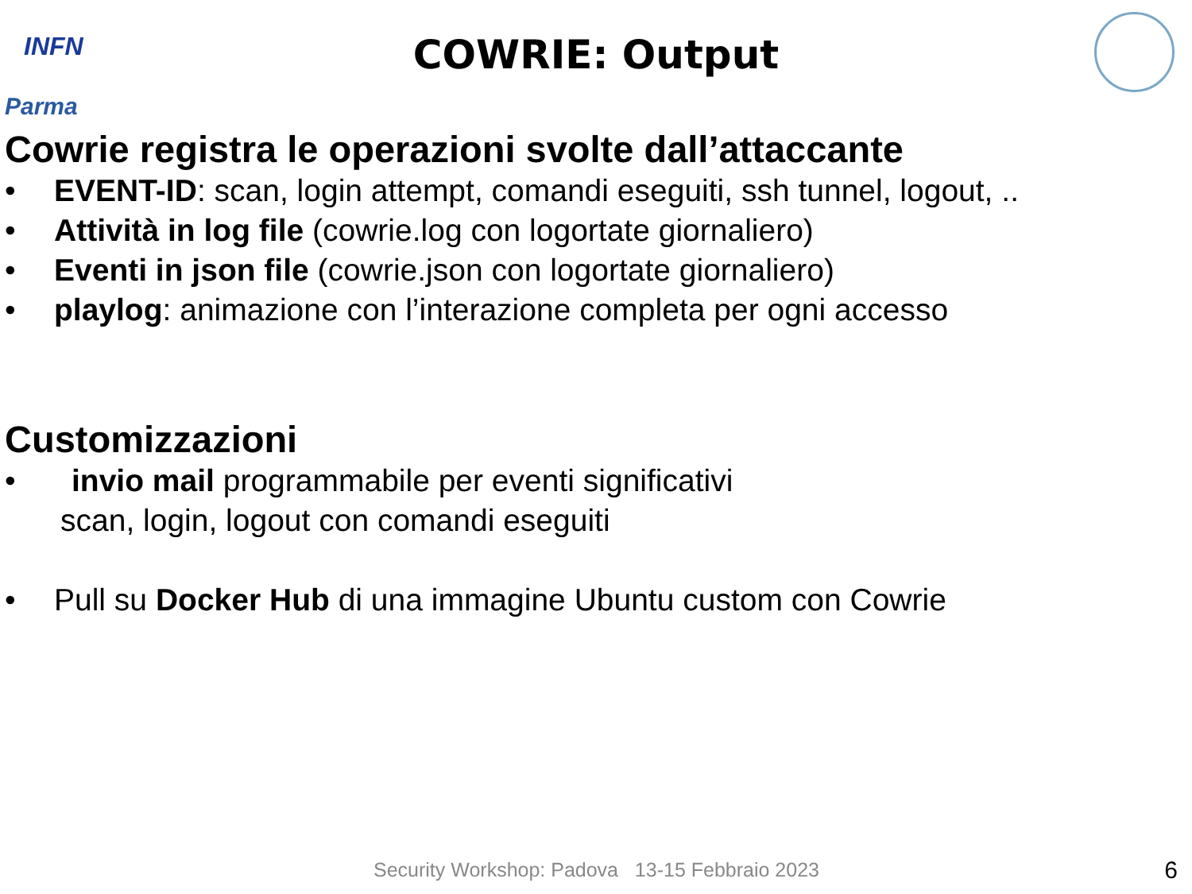INFN
Parma
COWRIE: Output
Cowrie registra le operazioni svolte dall’attaccante
• EVENT-ID: scan, login attempt, comandi eseguiti, ssh tunnel, logout, ..
• Attività in log file (cowrie.log con logortate giornaliero)
• Eventi in json file (cowrie.json con logortate giornaliero)
• playlog: animazione con l’interazione completa per ogni accesso
Customizzazioni
• invio mail programmabile per eventi significativi
scan, login, logout con comandi eseguiti
• Pull su Docker Hub di una immagine Ubuntu custom con Cowrie
Security Workshop: Padova 13-15 Febbraio 2023
6